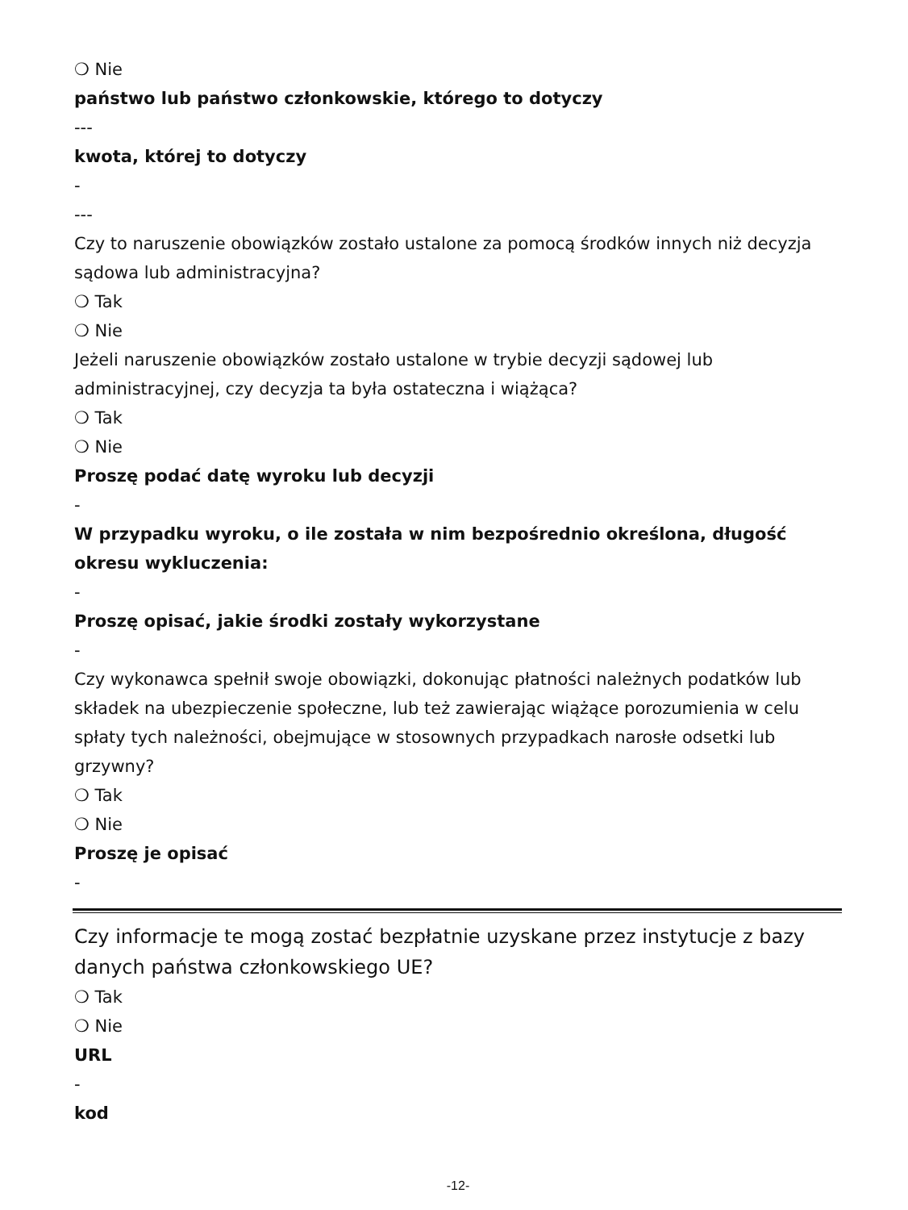❍ Nie
państwo lub państwo członkowskie, którego to dotyczy
---
kwota, której to dotyczy
-
---
Czy to naruszenie obowiązków zostało ustalone za pomocą środków innych niż decyzja sądowa lub administracyjna?
❍ Tak
❍ Nie
Jeżeli naruszenie obowiązków zostało ustalone w trybie decyzji sądowej lub administracyjnej, czy decyzja ta była ostateczna i wiążąca?
❍ Tak
❍ Nie
Proszę podać datę wyroku lub decyzji
-
W przypadku wyroku, o ile została w nim bezpośrednio określona, długość okresu wykluczenia:
-
Proszę opisać, jakie środki zostały wykorzystane
-
Czy wykonawca spełnił swoje obowiązki, dokonując płatności należnych podatków lub składek na ubezpieczenie społeczne, lub też zawierając wiążące porozumienia w celu spłaty tych należności, obejmujące w stosownych przypadkach narosłe odsetki lub grzywny?
❍ Tak
❍ Nie
Proszę je opisać
-
Czy informacje te mogą zostać bezpłatnie uzyskane przez instytucje z bazy danych państwa członkowskiego UE?
❍ Tak
❍ Nie
URL
-
kod
-12-